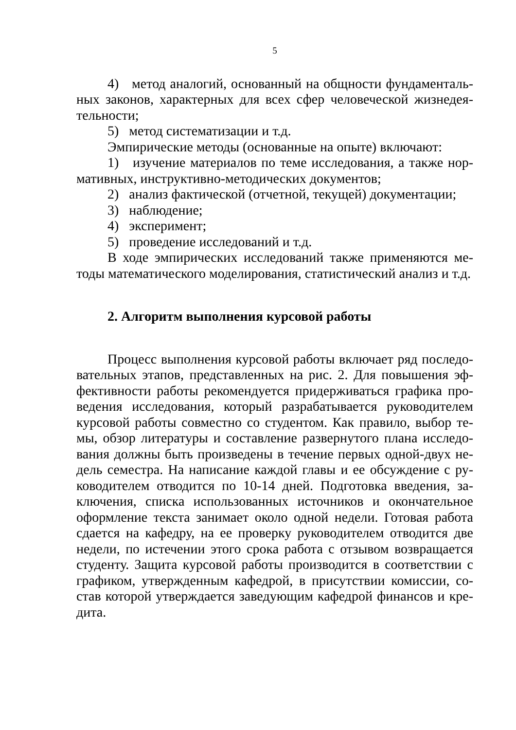5
4) метод аналогий, основанный на общности фундаменталь­ных законов, характерных для всех сфер человеческой жизнедея­тельности;
5) метод систематизации и т.д.
Эмпирические методы (основанные на опыте) включают:
1) изучение материалов по теме исследования, а также нор­мативных, инструктивно-методических документов;
2) анализ фактической (отчетной, текущей) документации;
3) наблюдение;
4) эксперимент;
5) проведение исследований и т.д.
В ходе эмпирических исследований также применяются ме­тоды математического моделирования, статистический анализ и т.д.
2. Алгоритм выполнения курсовой работы
Процесс выполнения курсовой работы включает ряд последо­вательных этапов, представленных на рис. 2. Для повышения эф­фективности работы рекомендуется придерживаться графика про­ведения исследования, который разрабатывается руководителем курсовой работы совместно со студентом. Как правило, выбор те­мы, обзор литературы и составление развернутого плана исследо­вания должны быть произведены в течение первых одной-двух не­дель семестра. На написание каждой главы и ее обсуждение с ру­ководителем отводится по 10-14 дней. Подготовка введения, за­ключения, списка использованных источников и окончательное оформление текста занимает около одной недели. Готовая работа сдается на кафедру, на ее проверку руководителем отводится две недели, по истечении этого срока работа с отзывом возвращается студенту. Защита курсовой работы производится в соответствии с графиком, утвержденным кафедрой, в присутствии комиссии, со­став которой утверждается заведующим кафедрой финансов и кре­дита.